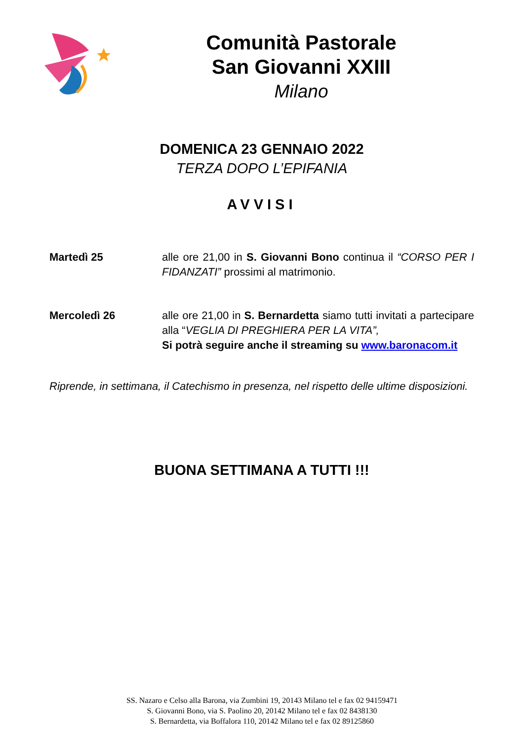Comunità Pastorale
San Giovanni XXIII
Milano
DOMENICA 23 GENNAIO 2022
TERZA DOPO L’EPIFANIA
AVVISI
Martedì 25 alle ore 21,00 in S. Giovanni Bono continua il “CORSO PER I FIDANZATI” prossimi al matrimonio.
Mercoledì 26 alle ore 21,00 in S. Bernardetta siamo tutti invitati a partecipare alla “VEGLIA DI PREGHIERA PER LA VITA”,
Si potrà seguire anche il streaming su www.baronacom.it
Riprende, in settimana, il Catechismo in presenza, nel rispetto delle ultime disposizioni.
BUONA SETTIMANA A TUTTI !!!
SS. Nazaro e Celso alla Barona, via Zumbini 19, 20143 Milano tel e fax 02 94159471
S. Giovanni Bono, via S. Paolino 20, 20142 Milano tel e fax 02 8438130
S. Bernardetta, via Boffalora 110, 20142 Milano tel e fax 02 89125860